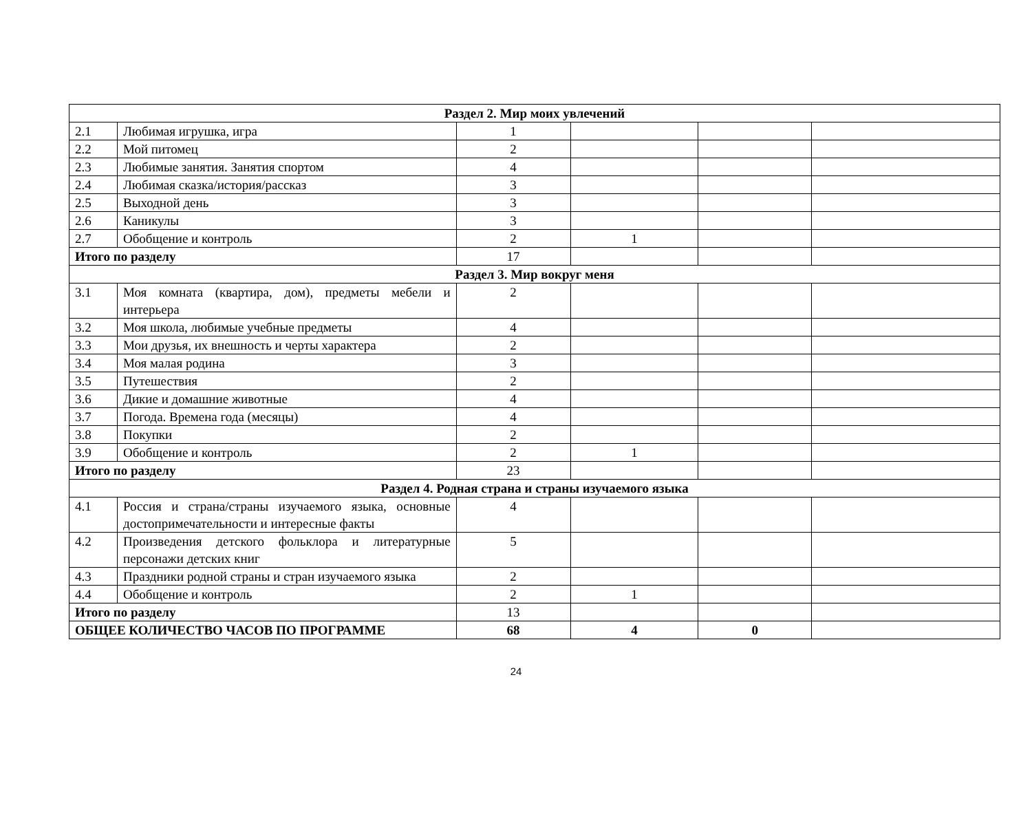| Раздел 2. Мир моих увлечений | | | | | |
| 2.1 | Любимая игрушка, игра | 1 | | | |
| 2.2 | Мой питомец | 2 | | | |
| 2.3 | Любимые занятия. Занятия спортом | 4 | | | |
| 2.4 | Любимая сказка/история/рассказ | 3 | | | |
| 2.5 | Выходной день | 3 | | | |
| 2.6 | Каникулы | 3 | | | |
| 2.7 | Обобщение и контроль | 2 | 1 | | |
| Итого по разделу | | 17 | | | |
| Раздел 3. Мир вокруг меня | | | | | |
| 3.1 | Моя комната (квартира, дом), предметы мебели и интерьера | 2 | | | |
| 3.2 | Моя школа, любимые учебные предметы | 4 | | | |
| 3.3 | Мои друзья, их внешность и черты характера | 2 | | | |
| 3.4 | Моя малая родина | 3 | | | |
| 3.5 | Путешествия | 2 | | | |
| 3.6 | Дикие и домашние животные | 4 | | | |
| 3.7 | Погода. Времена года (месяцы) | 4 | | | |
| 3.8 | Покупки | 2 | | | |
| 3.9 | Обобщение и контроль | 2 | 1 | | |
| Итого по разделу | | 23 | | | |
| Раздел 4. Родная страна и страны изучаемого языка | | | | | |
| 4.1 | Россия и страна/страны изучаемого языка, основные достопримечательности и интересные факты | 4 | | | |
| 4.2 | Произведения детского фольклора и литературные персонажи детских книг | 5 | | | |
| 4.3 | Праздники родной страны и стран изучаемого языка | 2 | | | |
| 4.4 | Обобщение и контроль | 2 | 1 | | |
| Итого по разделу | | 13 | | | |
| ОБЩЕЕ КОЛИЧЕСТВО ЧАСОВ ПО ПРОГРАММЕ | | 68 | 4 | 0 | |
24